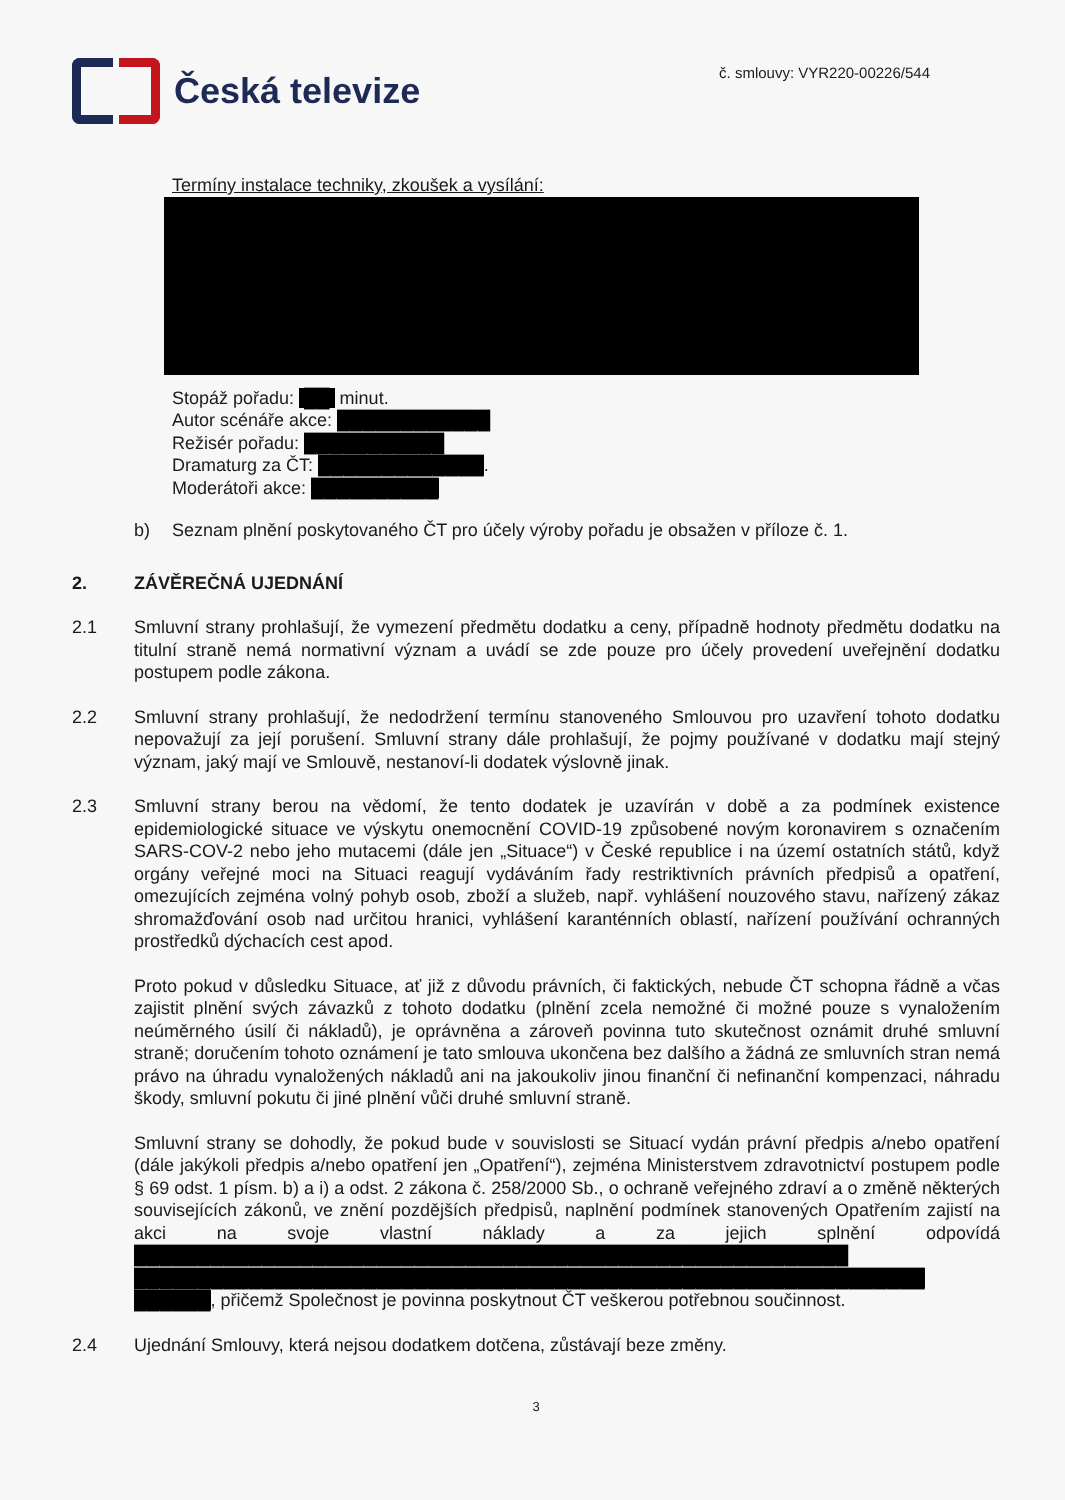Česká televize
č. smlouvy: VYR220-00226/544
Termíny instalace techniky, zkoušek a vysílání:
Stopáž pořadu: ██ minut.
Autor scénáře akce: ████████████
Režisér pořadu: ███████████
Dramaturg za ČT: █████████████.
Moderátoři akce: ██████████
b) Seznam plnění poskytovaného ČT pro účely výroby pořadu je obsažen v příloze č. 1.
2. ZÁVĚREČNÁ UJEDNÁNÍ
2.1 Smluvní strany prohlašují, že vymezení předmětu dodatku a ceny, případně hodnoty předmětu dodatku na titulní straně nemá normativní význam a uvádí se zde pouze pro účely provedení uveřejnění dodatku postupem podle zákona.
2.2 Smluvní strany prohlašují, že nedodržení termínu stanoveného Smlouvou pro uzavření tohoto dodatku nepovažují za její porušení. Smluvní strany dále prohlašují, že pojmy používané v dodatku mají stejný význam, jaký mají ve Smlouvě, nestanoví-li dodatek výslovně jinak.
2.3 Smluvní strany berou na vědomí, že tento dodatek je uzavírán v době a za podmínek existence epidemiologické situace ve výskytu onemocnění COVID-19 způsobené novým koronavirem s označením SARS-COV-2 nebo jeho mutacemi (dále jen „Situace“) v České republice i na území ostatních států, když orgány veřejné moci na Situaci reagují vydáváním řady restriktivních právních předpisů a opatření, omezujících zejména volný pohyb osob, zboží a služeb, např. vyhlášení nouzového stavu, nařízený zákaz shromažďování osob nad určitou hranici, vyhlášení karanténních oblastí, nařízení používání ochranných prostředků dýchacích cest apod.
Proto pokud v důsledku Situace, ať již z důvodu právních, či faktických, nebude ČT schopna řádně a včas zajistit plnění svých závazků z tohoto dodatku (plnění zcela nemožné či možné pouze s vynaložením neúměrného úsilí či nákladů), je oprávněna a zároveň povinna tuto skutečnost oznámit druhé smluvní straně; doručením tohoto oznámení je tato smlouva ukončena bez dalšího a žádná ze smluvních stran nemá právo na úhradu vynaložených nákladů ani na jakoukoliv jinou finanční či nefinanční kompenzaci, náhradu škody, smluvní pokutu či jiné plnění vůči druhé smluvní straně.
Smluvní strany se dohodly, že pokud bude v souvislosti se Situací vydán právní předpis a/nebo opatření (dále jakýkoli předpis a/nebo opatření jen „Opatření“), zejména Ministerstvem zdravotnictví postupem podle § 69 odst. 1 písm. b) a i) a odst. 2 zákona č. 258/2000 Sb., o ochraně veřejného zdraví a o změně některých souvisejících zákonů, ve znění pozdějších předpisů, naplnění podmínek stanovených Opatřením zajistí na akci na svoje vlastní náklady a za jejich splnění odpovídá ████████████████████████████████████████████████████████ ██████████████████████████████████████████████████████████████ ██████, přičemž Společnost je povinna poskytnout ČT veškerou potřebnou součinnost.
2.4 Ujednání Smlouvy, která nejsou dodatkem dotčena, zůstávají beze změny.
3